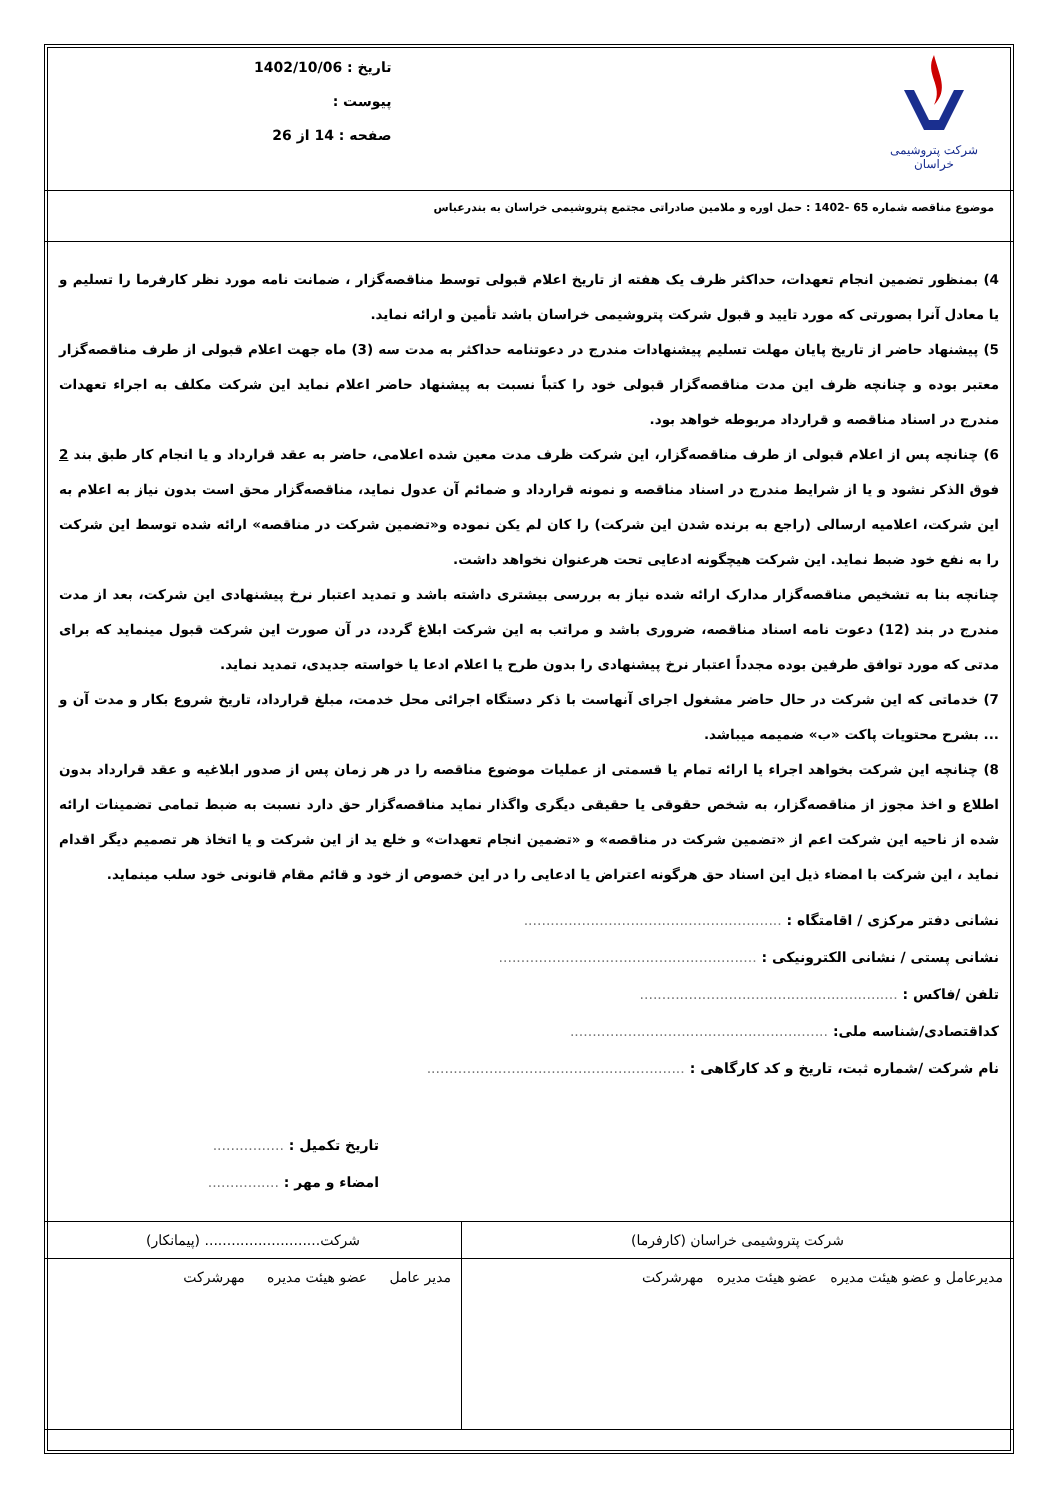شرکت پتروشیمی خراسان
تاریخ : 1402/10/06
پیوست :
صفحه : 14 از 26
موضوع مناقصه شماره 65 -1402 : حمل اوره و ملامین صادراتی مجتمع پتروشیمی خراسان به بندرعباس
4) بمنظور تضمین انجام تعهدات، حداکثر ظرف یک هفته از تاریخ اعلام قبولی توسط مناقصه‌گزار ، ضمانت نامه مورد نظر کارفرما را تسلیم و یا معادل آنرا بصورتی که مورد تایید و قبول شرکت پتروشیمی خراسان باشد تأمین و ارائه نماید.
5) پیشنهاد حاضر از تاریخ پایان مهلت تسلیم پیشنهادات مندرج در دعوتنامه حداکثر به مدت سه (3) ماه جهت اعلام قبولی از طرف مناقصه‌گزار معتبر بوده و چنانچه ظرف این مدت مناقصه‌گزار قبولی خود را کتباً نسبت به پیشنهاد حاضر اعلام نماید این شرکت مکلف به اجراء تعهدات مندرج در اسناد مناقصه و قرارداد مربوطه خواهد بود.
6) چنانچه پس از اعلام قبولی از طرف مناقصه‌گزار، این شرکت ظرف مدت معین شده اعلامی، حاضر به عقد قرارداد و یا انجام کار طبق بند 2 فوق الذکر نشود و یا از شرایط مندرج در اسناد مناقصه و نمونه قرارداد و ضمائم آن عدول نماید، مناقصه‌گزار محق است بدون نیاز به اعلام به این شرکت، اعلامیه ارسالی (راجع به برنده شدن این شرکت) را کان لم یکن نموده و«تضمین شرکت در مناقصه» ارائه شده توسط این شرکت را به نفع خود ضبط نماید. این شرکت هیچگونه ادعایی تحت هرعنوان نخواهد داشت.
چنانچه بنا به تشخیص مناقصه‌گزار مدارک ارائه شده نیاز به بررسی بیشتری داشته باشد و تمدید اعتبار نرخ پیشنهادی این شرکت، بعد از مدت مندرج در بند (12) دعوت نامه اسناد مناقصه، ضروری باشد و مراتب به این شرکت ابلاغ گردد، در آن صورت این شرکت قبول مینماید که برای مدتی که مورد توافق طرفین بوده مجدداً اعتبار نرخ پیشنهادی را بدون طرح یا اعلام ادعا یا خواسته جدیدی، تمدید نماید.
7) خدماتی که این شرکت در حال حاضر مشغول اجرای آنهاست با ذکر دستگاه اجرائی محل خدمت، مبلغ قرارداد، تاریخ شروع بکار و مدت آن و ... بشرح محتویات پاکت «ب» ضمیمه میباشد.
8) چنانچه این شرکت بخواهد اجراء یا ارائه تمام یا قسمتی از عملیات موضوع مناقصه را در هر زمان پس از صدور ابلاغیه و عقد قرارداد بدون اطلاع و اخذ مجوز از مناقصه‌گزار، به شخص حقوقی یا حقیقی دیگری واگذار نماید مناقصه‌گزار حق دارد نسبت به ضبط تمامی تضمینات ارائه شده از ناحیه این شرکت اعم از «تضمین شرکت در مناقصه» و «تضمین انجام تعهدات» و خلع ید از این شرکت و یا اتخاذ هر تصمیم دیگر اقدام نماید ، این شرکت با امضاء ذیل این اسناد حق هرگونه اعتراض یا ادعایی را در این خصوص از خود و قائم مقام قانونی خود سلب مینماید.
نشانی دفتر مرکزی / اقامتگاه : ..........................................................
نشانی پستی / نشانی الکترونیکی : ..........................................................
تلفن /فاکس : ..........................................................
کداقتصادی/شناسه ملی: ..........................................................
نام شرکت /شماره ثبت، تاریخ و کد کارگاهی : ..........................................................
تاریخ تکمیل : ................
امضاء و مهر : ................
| شرکت پتروشیمی خراسان (کارفرما) | شرکت.......................... (پیمانکار) |
| مدیرعامل و عضو هیئت مدیره عضو هیئت مدیره مهرشرکت | مدیر عامل عضو هیئت مدیره مهرشرکت |